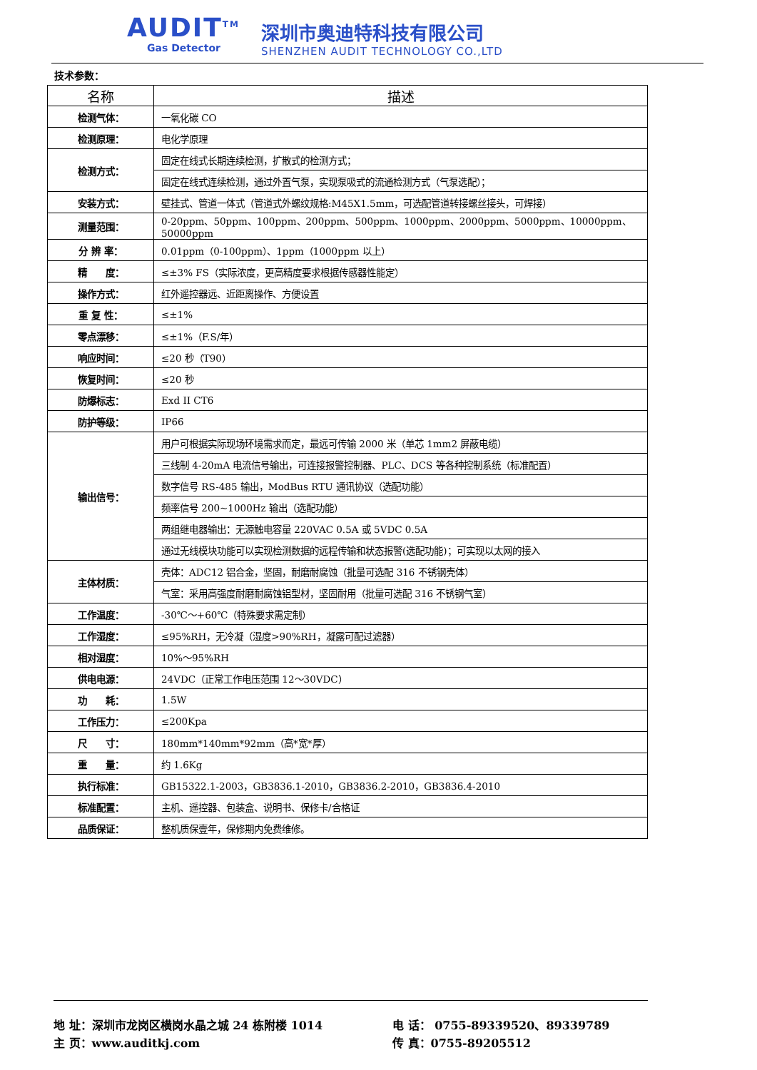AUDIT<sup>TM</sup>
Gas Detector
深圳市奥迪特科技有限公司
SHENZHEN AUDIT TECHNOLOGY CO.,LTD
技术参数：
| 名称 | 描述 |
| --- | --- |
| 检测气体： | 一氧化碳 CO |
| 检测原理： | 电化学原理 |
| 检测方式： | 固定在线式长期连续检测，扩散式的检测方式； |
| | 固定在线式连续检测，通过外置气泵，实现泵吸式的流通检测方式（气泵选配）； |
| 安装方式： | 壁挂式、管道一体式（管道式外螺纹规格:M45X1.5mm，可选配管道转接螺丝接头，可焊接） |
| 测量范围： | 0-20ppm、50ppm、100ppm、200ppm、500ppm、1000ppm、2000ppm、5000ppm、10000ppm、50000ppm |
| 分 辨 率： | 0.01ppm（0-100ppm）、1ppm（1000ppm 以上） |
| 精 度： | ≤±3% FS（实际浓度，更高精度要求根据传感器性能定） |
| 操作方式： | 红外遥控器远、近距离操作、方便设置 |
| 重 复 性： | ≤±1% |
| 零点漂移： | ≤±1%（F.S/年） |
| 响应时间： | ≤20 秒（T90） |
| 恢复时间： | ≤20 秒 |
| 防爆标志： | Exd II CT6 |
| 防护等级： | IP66 |
| 输出信号： | 用户可根据实际现场环境需求而定，最远可传输 2000 米（单芯 1mm2 屏蔽电缆） |
| | 三线制 4-20mA 电流信号输出，可连接报警控制器、PLC、DCS 等各种控制系统（标准配置） |
| | 数字信号 RS-485 输出，ModBus RTU 通讯协议（选配功能） |
| | 频率信号 200~1000Hz 输出（选配功能） |
| | 两组继电器输出：无源触电容量 220VAC 0.5A 或 5VDC 0.5A |
| | 通过无线模块功能可以实现检测数据的远程传输和状态报警(选配功能)；可实现以太网的接入 |
| 主体材质： | 壳体：ADC12 铝合金，坚固，耐磨耐腐蚀（批量可选配 316 不锈钢壳体） |
| | 气室：采用高强度耐磨耐腐蚀铝型材，坚固耐用（批量可选配 316 不锈钢气室） |
| 工作温度： | -30℃～+60℃（特殊要求需定制） |
| 工作湿度： | ≤95%RH，无冷凝（湿度>90%RH，凝露可配过滤器） |
| 相对湿度： | 10%～95%RH |
| 供电电源： | 24VDC（正常工作电压范围 12～30VDC） |
| 功 耗： | 1.5W |
| 工作压力： | ≤200Kpa |
| 尺 寸： | 180mm*140mm*92mm（高*宽*厚） |
| 重 量： | 约 1.6Kg |
| 执行标准： | GB15322.1-2003，GB3836.1-2010，GB3836.2-2010，GB3836.4-2010 |
| 标准配置： | 主机、遥控器、包装盒、说明书、保修卡/合格证 |
| 品质保证： | 整机质保壹年，保修期内免费维修。 |
地 址：深圳市龙岗区横岗水晶之城 24 栋附楼 1014 电 话： 0755-89339520、89339789
主 页：www.auditkj.com 传 真：0755-89205512